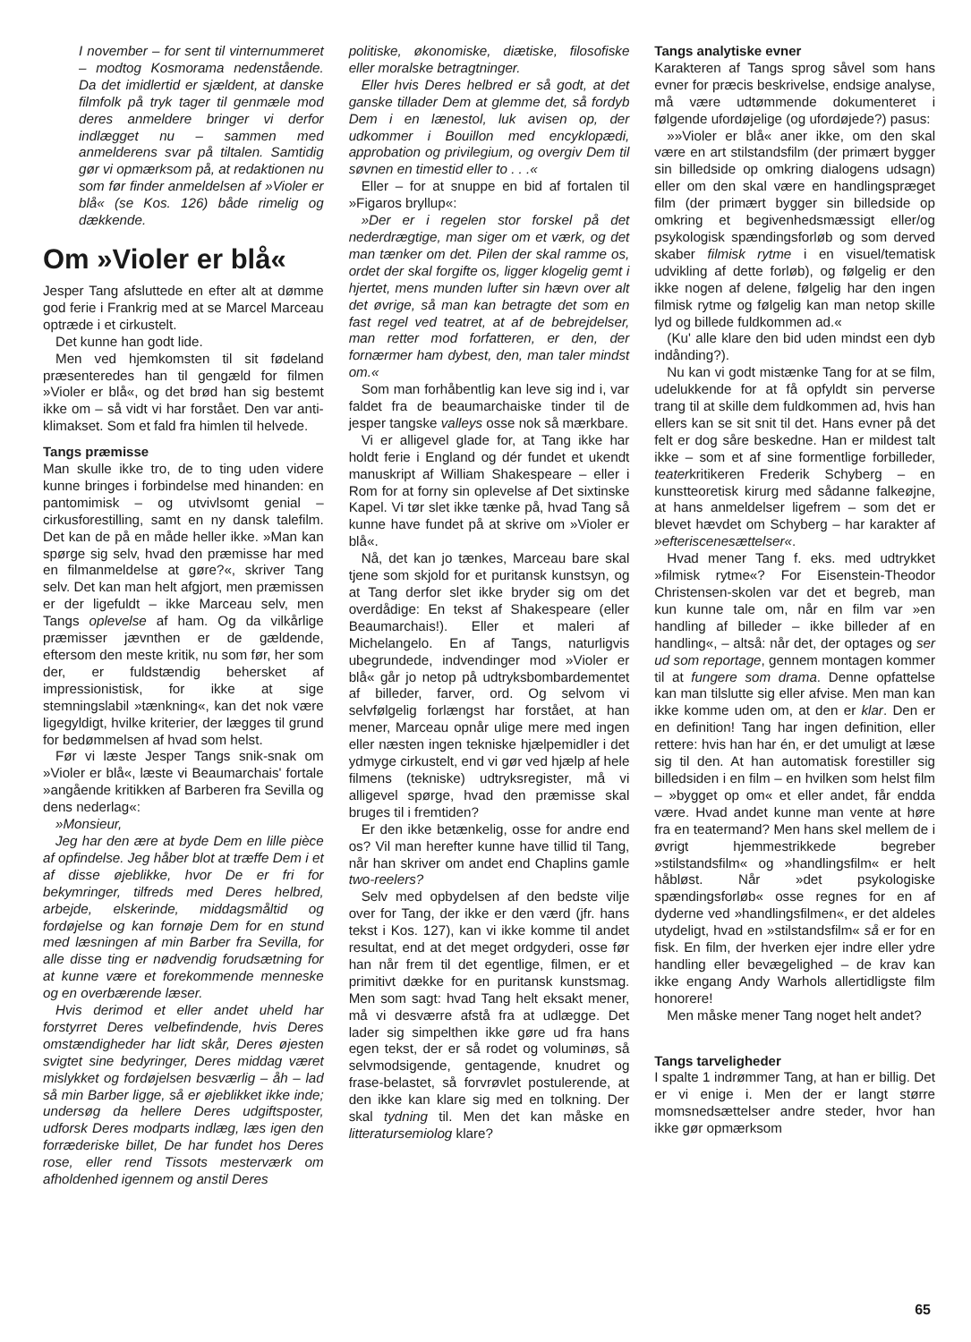I november – for sent til vinternummeret – modtog Kosmorama nedenstående. Da det imidlertid er sjældent, at danske filmfolk på tryk tager til genmæle mod deres anmeldere bringer vi derfor indlægget nu – sammen med anmelderens svar på tiltalen. Samtidig gør vi opmærksom på, at redaktionen nu som før finder anmeldelsen af »Violer er blå« (se Kos. 126) både rimelig og dækkende.
Om »Violer er blå«
Jesper Tang afsluttede en efter alt at dømme god ferie i Frankrig med at se Marcel Marceau optræde i et cirkustelt.
Det kunne han godt lide.
Men ved hjemkomsten til sit fødeland præsenteredes han til gengæld for filmen »Violer er blå«, og det brød han sig bestemt ikke om – så vidt vi har forstået. Den var anti-klimakset. Som et fald fra himlen til helvede.
Tangs præmisse
Man skulle ikke tro, de to ting uden videre kunne bringes i forbindelse med hinanden: en pantomimisk – og utvivlsomt genial – cirkusforestilling, samt en ny dansk talefilm. Det kan de på en måde heller ikke. »Man kan spørge sig selv, hvad den præmisse har med en filmanmeldelse at gøre?«, skriver Tang selv. Det kan man helt afgjort, men præmissen er der ligefuldt – ikke Marceau selv, men Tangs oplevelse af ham. Og da vilkårlige præmisser jævnthen er de gældende, eftersom den meste kritik, nu som før, her som der, er fuldstændig behersket af impressionistisk, for ikke at sige stemningslabil »tænkning«, kan det nok være ligegyldigt, hvilke kriterier, der lægges til grund for bedømmelsen af hvad som helst.
Før vi læste Jesper Tangs snik-snak om »Violer er blå«, læste vi Beaumarchais' fortale »angående kritikken af Barberen fra Sevilla og dens nederlag«:
»Monsieur,
Jeg har den ære at byde Dem en lille pièce af opfindelse. Jeg håber blot at træffe Dem i et af disse øjeblikke, hvor De er fri for bekymringer, tilfreds med Deres helbred, arbejde, elskerinde, middagsmåltid og fordøjelse og kan fornøje Dem for en stund med læsningen af min Barber fra Sevilla, for alle disse ting er nødvendig forudsætning for at kunne være et forekommende menneske og en overbærende læser.
Hvis derimod et eller andet uheld har forstyrret Deres velbefindende, hvis Deres omstændigheder har lidt skår, Deres øjesten svigtet sine bedyringer, Deres middag været mislykket og fordøjelsen besværlig – åh – lad så min Barber ligge, så er øjeblikket ikke inde; undersøg da hellere Deres udgiftsposter, udforsk Deres modparts indlæg, læs igen den forræderiske billet, De har fundet hos Deres rose, eller rend Tissots mesterværk om afholdenhed igennem og anstil Deres
politiske, økonomiske, diætiske, filosofiske eller moralske betragtninger.
Eller hvis Deres helbred er så godt, at det ganske tillader Dem at glemme det, så fordyb Dem i en lænestol, luk avisen op, der udkommer i Bouillon med encyklopædi, approbation og privilegium, og overgiv Dem til søvnen en timestid eller to . . .«
Eller – for at snuppe en bid af fortalen til »Figaros bryllup«:
»Der er i regelen stor forskel på det nederdrægtige, man siger om et værk, og det man tænker om det. Pilen der skal ramme os, ordet der skal forgifte os, ligger klogelig gemt i hjertet, mens munden lufter sin hævn over alt det øvrige, så man kan betragte det som en fast regel ved teatret, at af de bebrejdelser, man retter mod forfatteren, er den, der fornærmer ham dybest, den, man taler mindst om.«
Som man forhåbentlig kan leve sig ind i, var faldet fra de beaumarchaiske tinder til de jesper tangske valleys osse nok så mærkbare.
Vi er alligevel glade for, at Tang ikke har holdt ferie i England og dér fundet et ukendt manuskript af William Shakespeare – eller i Rom for at forny sin oplevelse af Det sixtinske Kapel. Vi tør slet ikke tænke på, hvad Tang så kunne have fundet på at skrive om »Violer er blå«.
Nå, det kan jo tænkes, Marceau bare skal tjene som skjold for et puritansk kunstsyn, og at Tang derfor slet ikke bryder sig om det overdådige: En tekst af Shakespeare (eller Beaumarchais!). Eller et maleri af Michelangelo. En af Tangs, naturligvis ubegrundede, indvendinger mod »Violer er blå« går jo netop på udtryksbombardementet af billeder, farver, ord. Og selvom vi selvfølgelig forlængst har forstået, at han mener, Marceau opnår ulige mere med ingen eller næsten ingen tekniske hjælpemidler i det ydmyge cirkustelt, end vi gør ved hjælp af hele filmens (tekniske) udtryksregister, må vi alligevel spørge, hvad den præmisse skal bruges til i fremtiden?
Er den ikke betænkelig, osse for andre end os? Vil man herefter kunne have tillid til Tang, når han skriver om andet end Chaplins gamle two-reelers?
Selv med opbydelsen af den bedste vilje over for Tang, der ikke er den værd (jfr. hans tekst i Kos. 127), kan vi ikke komme til andet resultat, end at det meget ordgyderi, osse før han når frem til det egentlige, filmen, er et primitivt dække for en puritansk kunstsmag. Men som sagt: hvad Tang helt eksakt mener, må vi desværre afstå fra at udlægge. Det lader sig simpelthen ikke gøre ud fra hans egen tekst, der er så rodet og voluminøs, så selvmodsigende, gentagende, knudret og frase-belastet, så forvrøvlet postulerende, at den ikke kan klare sig med en tolkning. Der skal tydning til. Men det kan måske en litteratursemiolog klare?
Tangs analytiske evner
Karakteren af Tangs sprog såvel som hans evner for præcis beskrivelse, endsige analyse, må være udtømmende dokumenteret i følgende ufordøjelige (og ufordøjede?) pasus:
»»Violer er blå« aner ikke, om den skal være en art stilstandsfilm (der primært bygger sin billedside op omkring dialogens udsagn) eller om den skal være en handlingspræget film (der primært bygger sin billedside op omkring et begivenhedsmæssigt eller/og psykologisk spændingsforløb og som derved skaber filmisk rytme i en visuel/tematisk udvikling af dette forløb), og følgelig er den ikke nogen af delene, følgelig har den ingen filmisk rytme og følgelig kan man netop skille lyd og billede fuldkommen ad.«
(Ku' alle klare den bid uden mindst een dyb indånding?).
Nu kan vi godt mistænke Tang for at se film, udelukkende for at få opfyldt sin perverse trang til at skille dem fuldkommen ad, hvis han ellers kan se sit snit til det. Hans evner på det felt er dog såre beskedne. Han er mildest talt ikke – som et af sine formentlige forbilleder, teaterkritikeren Frederik Schyberg – en kunstteoretisk kirurg med sådanne falkeøjne, at hans anmeldelser ligefrem – som det er blevet hævdet om Schyberg – har karakter af »efteriscenesættelser«.
Hvad mener Tang f. eks. med udtrykket »filmisk rytme«? For Eisenstein-Theodor Christensen-skolen var det et begreb, man kun kunne tale om, når en film var »en handling af billeder – ikke billeder af en handling«, – altså: når det, der optages og ser ud som reportage, gennem montagen kommer til at fungere som drama. Denne opfattelse kan man tilslutte sig eller afvise. Men man kan ikke komme uden om, at den er klar. Den er en definition! Tang har ingen definition, eller rettere: hvis han har én, er det umuligt at læse sig til den. At han automatisk forestiller sig billedsiden i en film – en hvilken som helst film – »bygget op om« et eller andet, får endda være. Hvad andet kunne man vente at høre fra en teatermand? Men hans skel mellem de i øvrigt hjemmestrikkede begreber »stilstandsfilm« og »handlingsfilm« er helt håbløst. Når »det psykologiske spændingsforløb« osse regnes for en af dyderne ved »handlingsfilmen«, er det aldeles utydeligt, hvad en »stilstandsfilm« så er for en fisk. En film, der hverken ejer indre eller ydre handling eller bevægelighed – de krav kan ikke engang Andy Warhols allertidligste film honorere!
Men måske mener Tang noget helt andet?
Tangs tarveligheder
I spalte 1 indrømmer Tang, at han er billig. Det er vi enige i. Men der er langt større momsnedsættelser andre steder, hvor han ikke gør opmærksom
65